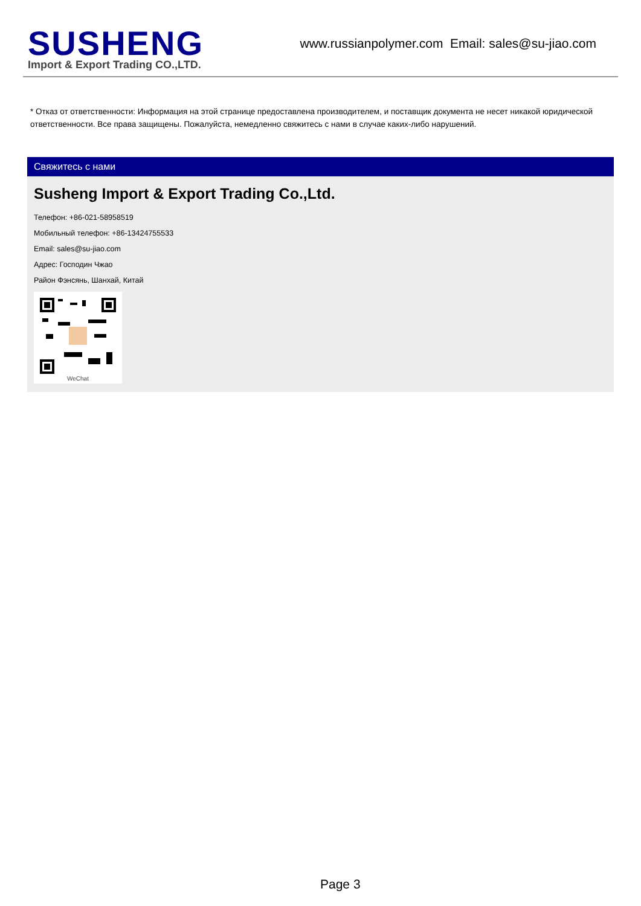SUSHENG
Import & Export Trading CO.,LTD.
www.russianpolymer.com Email: sales@su-jiao.com
* Отказ от ответственности: Информация на этой странице предоставлена производителем, и поставщик документа не несет никакой юридической ответственности. Все права защищены. Пожалуйста, немедленно свяжитесь с нами в случае каких-либо нарушений.
Свяжитесь с нами
Susheng Import & Export Trading Co.,Ltd.
Телефон: +86-021-58958519
Мобильный телефон: +86-13424755533
Email: sales@su-jiao.com
Адрес: Господин Чжао
Район Фэнсянь, Шанхай, Китай
WeChat
Page 3